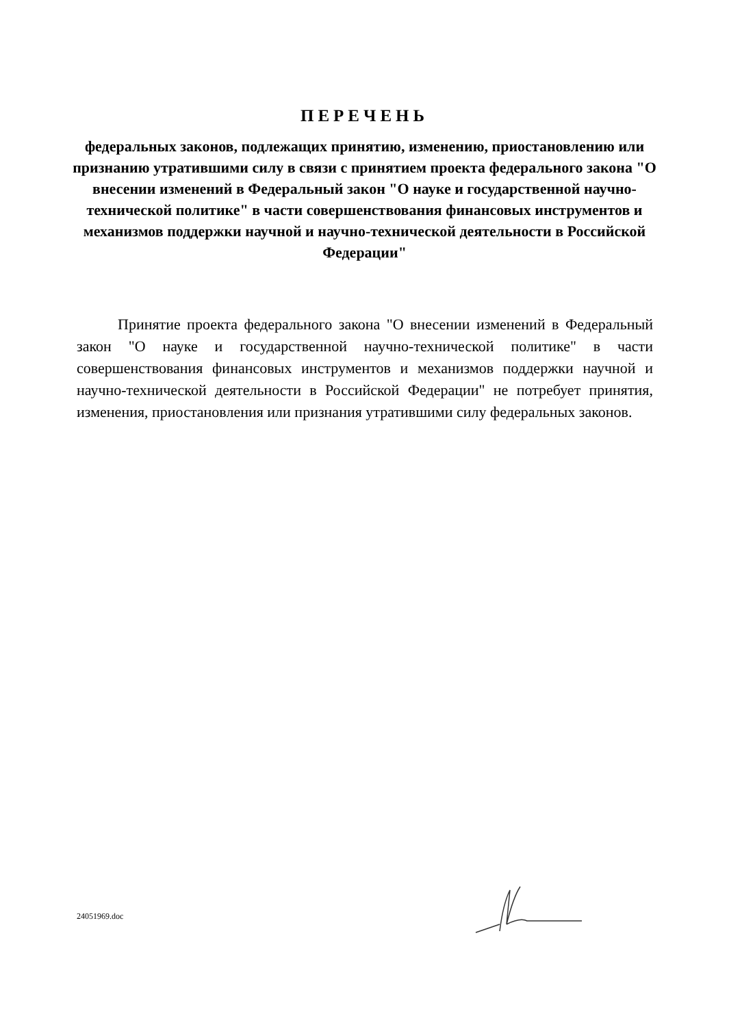ПЕРЕЧЕНЬ
федеральных законов, подлежащих принятию, изменению, приостановлению или признанию утратившими силу в связи с принятием проекта федерального закона "О внесении изменений в Федеральный закон "О науке и государственной научно-технической политике" в части совершенствования финансовых инструментов и механизмов поддержки научной и научно-технической деятельности в Российской Федерации"
Принятие проекта федерального закона "О внесении изменений в Федеральный закон "О науке и государственной научно-технической политике" в части совершенствования финансовых инструментов и механизмов поддержки научной и научно-технической деятельности в Российской Федерации" не потребует принятия, изменения, приостановления или признания утратившими силу федеральных законов.
24051969.doc